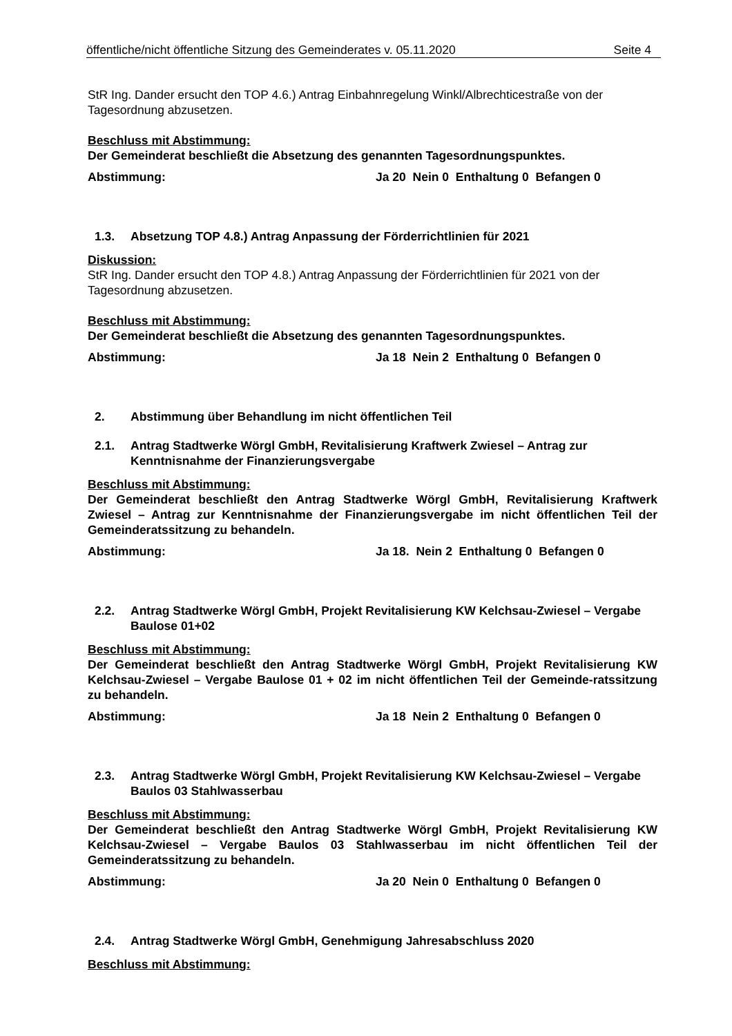öffentliche/nicht öffentliche Sitzung des Gemeinderates v. 05.11.2020 Seite 4
StR Ing. Dander ersucht den TOP 4.6.) Antrag Einbahnregelung Winkl/Albrechticestraße von der Tagesordnung abzusetzen.
Beschluss mit Abstimmung:
Der Gemeinderat beschließt die Absetzung des genannten Tagesordnungspunktes.
Abstimmung: Ja 20 Nein 0 Enthaltung 0 Befangen 0
1.3. Absetzung TOP 4.8.) Antrag Anpassung der Förderrichtlinien für 2021
Diskussion:
StR Ing. Dander ersucht den TOP 4.8.) Antrag Anpassung der Förderrichtlinien für 2021 von der Tagesordnung abzusetzen.
Beschluss mit Abstimmung:
Der Gemeinderat beschließt die Absetzung des genannten Tagesordnungspunktes.
Abstimmung: Ja 18 Nein 2 Enthaltung 0 Befangen 0
2. Abstimmung über Behandlung im nicht öffentlichen Teil
2.1. Antrag Stadtwerke Wörgl GmbH, Revitalisierung Kraftwerk Zwiesel – Antrag zur Kenntnisnahme der Finanzierungsvergabe
Beschluss mit Abstimmung:
Der Gemeinderat beschließt den Antrag Stadtwerke Wörgl GmbH, Revitalisierung Kraftwerk Zwiesel – Antrag zur Kenntnisnahme der Finanzierungsvergabe im nicht öffentlichen Teil der Gemeinderatssitzung zu behandeln.
Abstimmung: Ja 18. Nein 2 Enthaltung 0 Befangen 0
2.2. Antrag Stadtwerke Wörgl GmbH, Projekt Revitalisierung KW Kelchsau-Zwiesel – Vergabe Baulose 01+02
Beschluss mit Abstimmung:
Der Gemeinderat beschließt den Antrag Stadtwerke Wörgl GmbH, Projekt Revitalisierung KW Kelchsau-Zwiesel – Vergabe Baulose 01 + 02 im nicht öffentlichen Teil der Gemeinde-ratssitzung zu behandeln.
Abstimmung: Ja 18 Nein 2 Enthaltung 0 Befangen 0
2.3. Antrag Stadtwerke Wörgl GmbH, Projekt Revitalisierung KW Kelchsau-Zwiesel – Vergabe Baulos 03 Stahlwasserbau
Beschluss mit Abstimmung:
Der Gemeinderat beschließt den Antrag Stadtwerke Wörgl GmbH, Projekt Revitalisierung KW Kelchsau-Zwiesel – Vergabe Baulos 03 Stahlwasserbau im nicht öffentlichen Teil der Gemeinderatssitzung zu behandeln.
Abstimmung: Ja 20 Nein 0 Enthaltung 0 Befangen 0
2.4. Antrag Stadtwerke Wörgl GmbH, Genehmigung Jahresabschluss 2020
Beschluss mit Abstimmung: